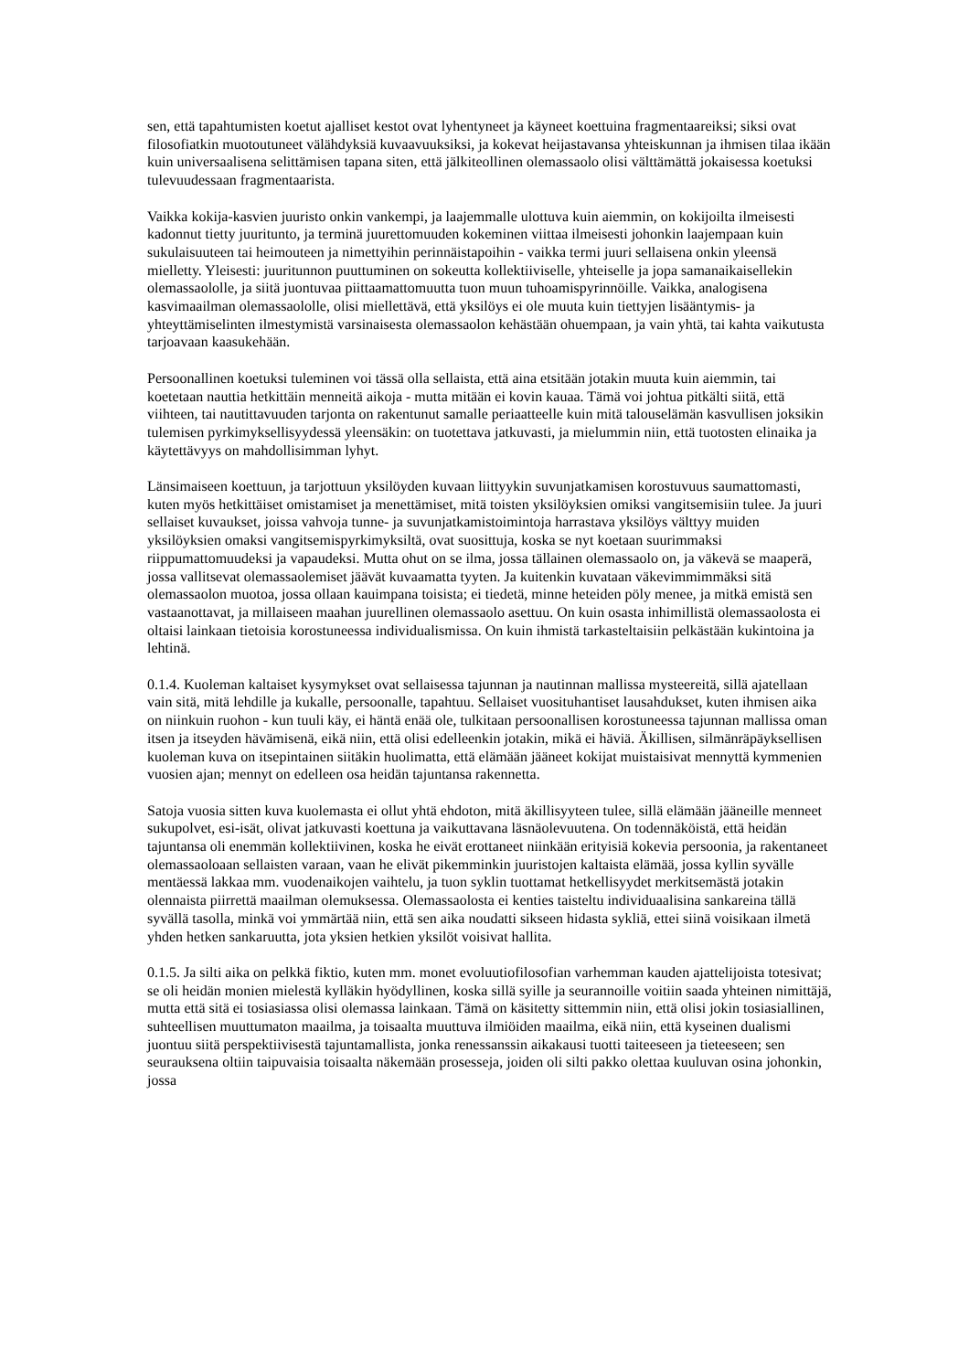sen, että tapahtumisten koetut ajalliset kestot ovat lyhentyneet ja käyneet koettuina fragmentaareiksi; siksi ovat filosofiatkin muotoutuneet välähdyksiä kuvaavuuksiksi, ja kokevat heijastavansa yhteiskunnan ja ihmisen tilaa ikään kuin universaalisena selittämisen tapana siten, että jälkiteollinen olemassaolo olisi välttämättä jokaisessa koetuksi tulevuudessaan fragmentaarista.
Vaikka kokija-kasvien juuristo onkin vankempi, ja laajemmalle ulottuva kuin aiemmin, on kokijoilta ilmeisesti kadonnut tietty juuritunto, ja terminä juurettomuuden kokeminen viittaa ilmeisesti johonkin laajempaan kuin sukulaisuuteen tai heimouteen ja nimettyihin perinnäistapoihin - vaikka termi juuri sellaisena onkin yleensä mielletty. Yleisesti: juuritunnon puuttuminen on sokeutta kollektiiviselle, yhteiselle ja jopa samanaikaisellekin olemassaololle, ja siitä juontuvaa piittaamattomuutta tuon muun tuhoamispyrinnöille. Vaikka, analogisena kasvimaailman olemassaololle, olisi miellettävä, että yksilöys ei ole muuta kuin tiettyjen lisääntymis- ja yhteyttämiselinten ilmestymistä varsinaisesta olemassaolon kehästään ohuempaan, ja vain yhtä, tai kahta vaikutusta tarjoavaan kaasukehään.
Persoonallinen koetuksi tuleminen voi tässä olla sellaista, että aina etsitään jotakin muuta kuin aiemmin, tai koetetaan nauttia hetkittäin menneitä aikoja - mutta mitään ei kovin kauaa. Tämä voi johtua pitkälti siitä, että viihteen, tai nautittavuuden tarjonta on rakentunut samalle periaatteelle kuin mitä talouselämän kasvullisen joksikin tulemisen pyrkimyksellisyydessä yleensäkin: on tuotettava jatkuvasti, ja mielummin niin, että tuotosten elinaika ja käytettävyys on mahdollisimman lyhyt.
Länsimaiseen koettuun, ja tarjottuun yksilöyden kuvaan liittyykin suvunjatkamisen korostuvuus saumattomasti, kuten myös hetkittäiset omistamiset ja menettämiset, mitä toisten yksilöyksien omiksi vangitsemisiin tulee. Ja juuri sellaiset kuvaukset, joissa vahvoja tunne- ja suvunjatkamistoimintoja harrastava yksilöys välttyy muiden yksilöyksien omaksi vangitsemispyrkimyksiltä, ovat suosittuja, koska se nyt koetaan suurimmaksi riippumattomuudeksi ja vapaudeksi. Mutta ohut on se ilma, jossa tällainen olemassaolo on, ja väkevä se maaperä, jossa vallitsevat olemassaolemiset jäävät kuvaamatta tyyten. Ja kuitenkin kuvataan väkevimmimmäksi sitä olemassaolon muotoa, jossa ollaan kauimpana toisista; ei tiedetä, minne heteiden pöly menee, ja mitkä emistä sen vastaanottavat, ja millaiseen maahan juurellinen olemassaolo asettuu. On kuin osasta inhimillistä olemassaolosta ei oltaisi lainkaan tietoisia korostuneessa individualismissa. On kuin ihmistä tarkasteltaisiin pelkästään kukintoina ja lehtinä.
0.1.4. Kuoleman kaltaiset kysymykset ovat sellaisessa tajunnan ja nautinnan mallissa mysteereitä, sillä ajatellaan vain sitä, mitä lehdille ja kukalle, persoonalle, tapahtuu. Sellaiset vuosituhantiset lausahdukset, kuten ihmisen aika on niinkuin ruohon - kun tuuli käy, ei häntä enää ole, tulkitaan persoonallisen korostuneessa tajunnan mallissa oman itsen ja itseyden hävämisenä, eikä niin, että olisi edelleenkin jotakin, mikä ei häviä. Äkillisen, silmänräpäyksellisen kuoleman kuva on itsepintainen siitäkin huolimatta, että elämään jääneet kokijat muistaisivat mennyttä kymmenien vuosien ajan; mennyt on edelleen osa heidän tajuntansa rakennetta.
Satoja vuosia sitten kuva kuolemasta ei ollut yhtä ehdoton, mitä äkillisyyteen tulee, sillä elämään jääneille menneet sukupolvet, esi-isät, olivat jatkuvasti koettuna ja vaikuttavana läsnäolevuutena. On todennäköistä, että heidän tajuntansa oli enemmän kollektiivinen, koska he eivät erottaneet niinkään erityisiä kokevia persoonia, ja rakentaneet olemassaoloaan sellaisten varaan, vaan he elivät pikemminkin juuristojen kaltaista elämää, jossa kyllin syvälle mentäessä lakkaa mm. vuodenaikojen vaihtelu, ja tuon syklin tuottamat hetkellisyydet merkitsemästä jotakin olennaista piirrettä maailman olemuksessa. Olemassaolosta ei kenties taisteltu individuaalisina sankareina tällä syvällä tasolla, minkä voi ymmärtää niin, että sen aika noudatti sikseen hidasta sykliä, ettei siinä voisikaan ilmetä yhden hetken sankaruutta, jota yksien hetkien yksilöt voisivat hallita.
0.1.5. Ja silti aika on pelkkä fiktio, kuten mm. monet evoluutiofilosofian varhemman kauden ajattelijoista totesivat; se oli heidän monien mielestä kylläkin hyödyllinen, koska sillä syille ja seurannoille voitiin saada yhteinen nimittäjä, mutta että sitä ei tosiasiassa olisi olemassa lainkaan. Tämä on käsitetty sittemmin niin, että olisi jokin tosiasiallinen, suhteellisen muuttumaton maailma, ja toisaalta muuttuva ilmiöiden maailma, eikä niin, että kyseinen dualismi juontuu siitä perspektiivisestä tajuntamallista, jonka renessanssin aikakausi tuotti taiteeseen ja tieteeseen; sen seurauksena oltiin taipuvaisia toisaalta näkemään prosesseja, joiden oli silti pakko olettaa kuuluvan osina johonkin, jossa